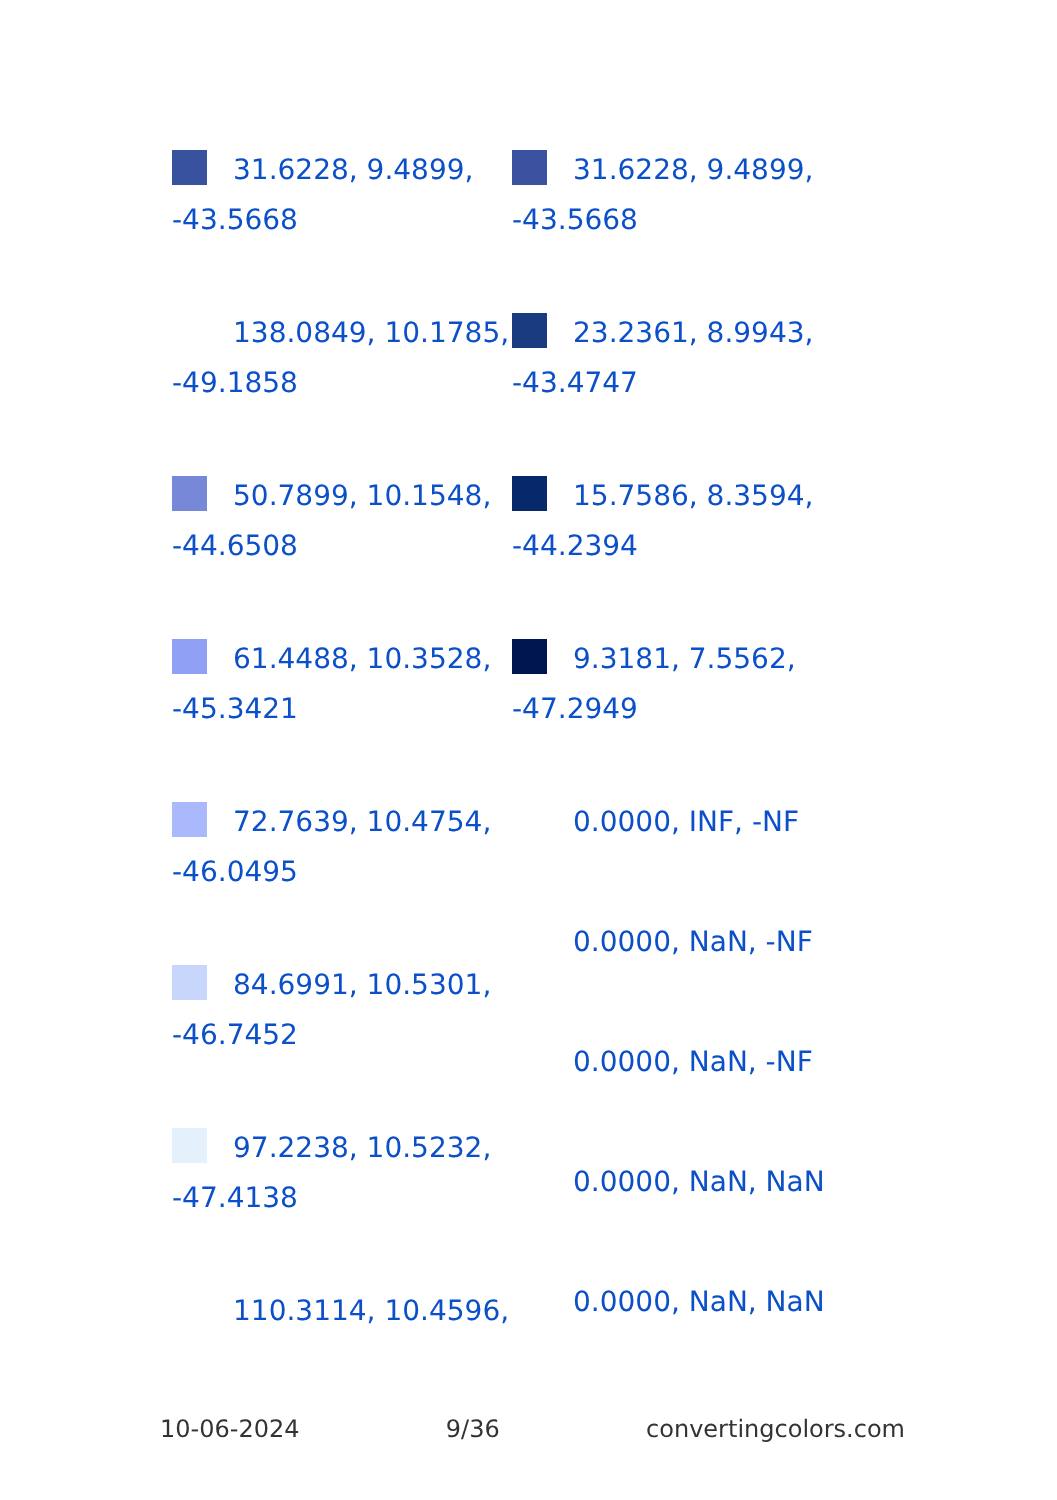31.6228, 9.4899, -43.5668
138.0849, 10.1785, -49.1858
50.7899, 10.1548, -44.6508
61.4488, 10.3528, -45.3421
72.7639, 10.4754, -46.0495
84.6991, 10.5301, -46.7452
97.2238, 10.5232, -47.4138
110.3114, 10.4596,
31.6228, 9.4899, -43.5668
23.2361, 8.9943, -43.4747
15.7586, 8.3594, -44.2394
9.3181, 7.5562, -47.2949
0.0000, INF, -NF
0.0000, NaN, -NF
0.0000, NaN, -NF
0.0000, NaN, NaN
0.0000, NaN, NaN
10-06-2024 9/36 convertingcolors.com